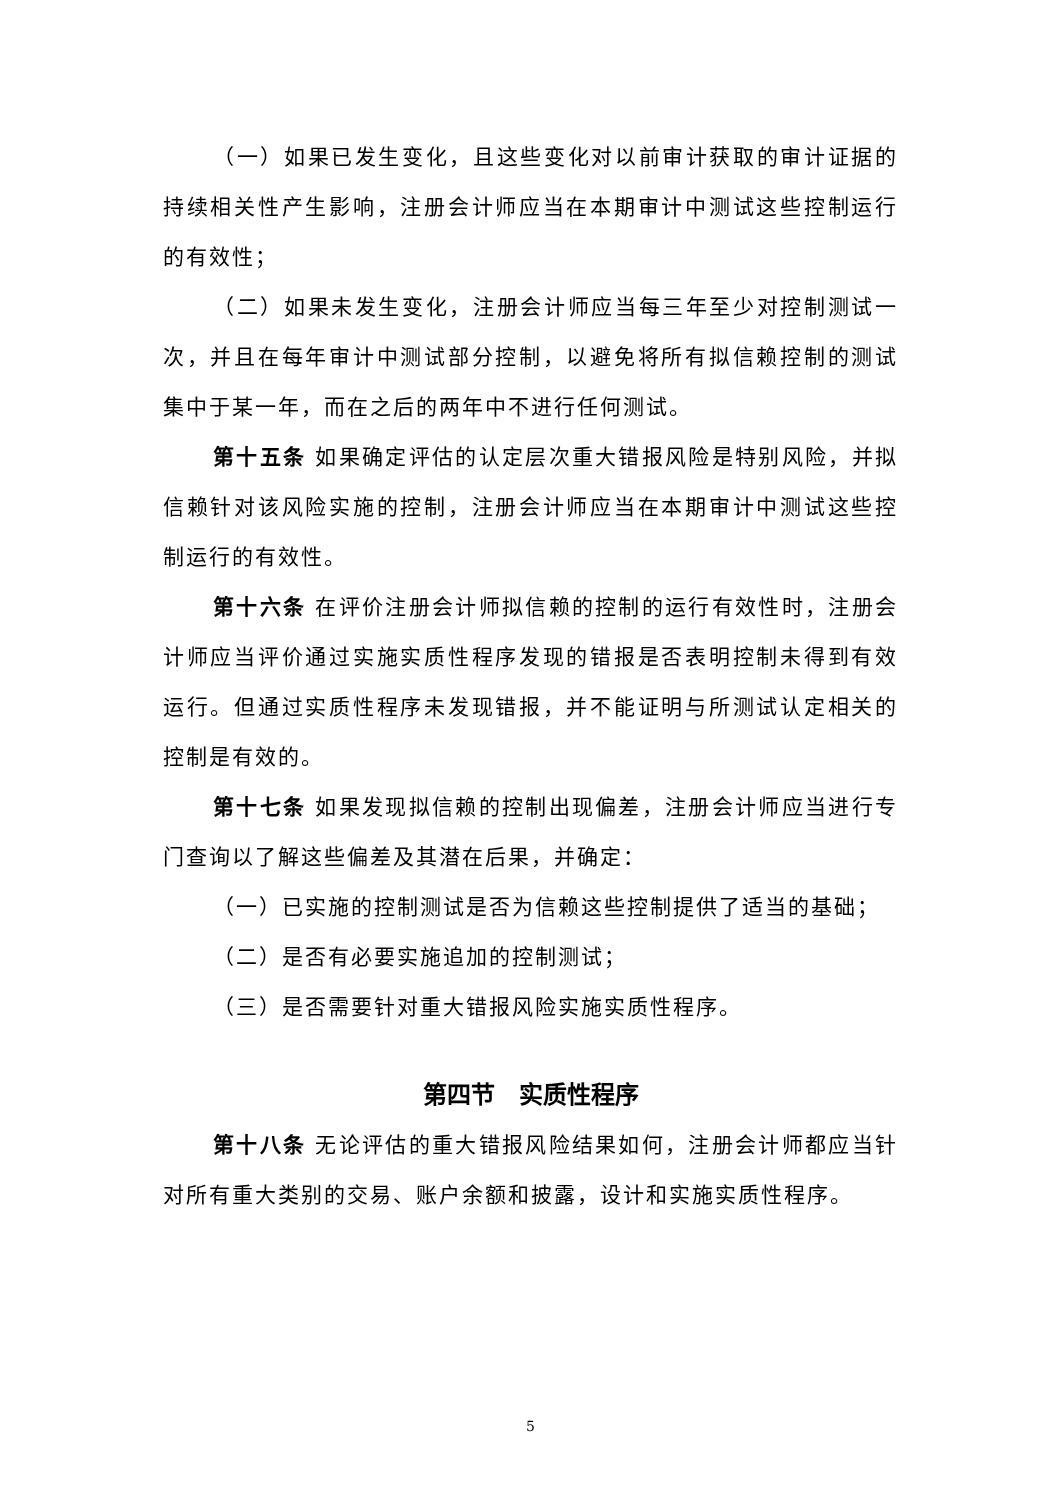（一）如果已发生变化，且这些变化对以前审计获取的审计证据的持续相关性产生影响，注册会计师应当在本期审计中测试这些控制运行的有效性；
（二）如果未发生变化，注册会计师应当每三年至少对控制测试一次，并且在每年审计中测试部分控制，以避免将所有拟信赖控制的测试集中于某一年，而在之后的两年中不进行任何测试。
第十五条 如果确定评估的认定层次重大错报风险是特别风险，并拟信赖针对该风险实施的控制，注册会计师应当在本期审计中测试这些控制运行的有效性。
第十六条 在评价注册会计师拟信赖的控制的运行有效性时，注册会计师应当评价通过实施实质性程序发现的错报是否表明控制未得到有效运行。但通过实质性程序未发现错报，并不能证明与所测试认定相关的控制是有效的。
第十七条 如果发现拟信赖的控制出现偏差，注册会计师应当进行专门查询以了解这些偏差及其潜在后果，并确定：
（一）已实施的控制测试是否为信赖这些控制提供了适当的基础；
（二）是否有必要实施追加的控制测试；
（三）是否需要针对重大错报风险实施实质性程序。
第四节　实质性程序
第十八条 无论评估的重大错报风险结果如何，注册会计师都应当针对所有重大类别的交易、账户余额和披露，设计和实施实质性程序。
5